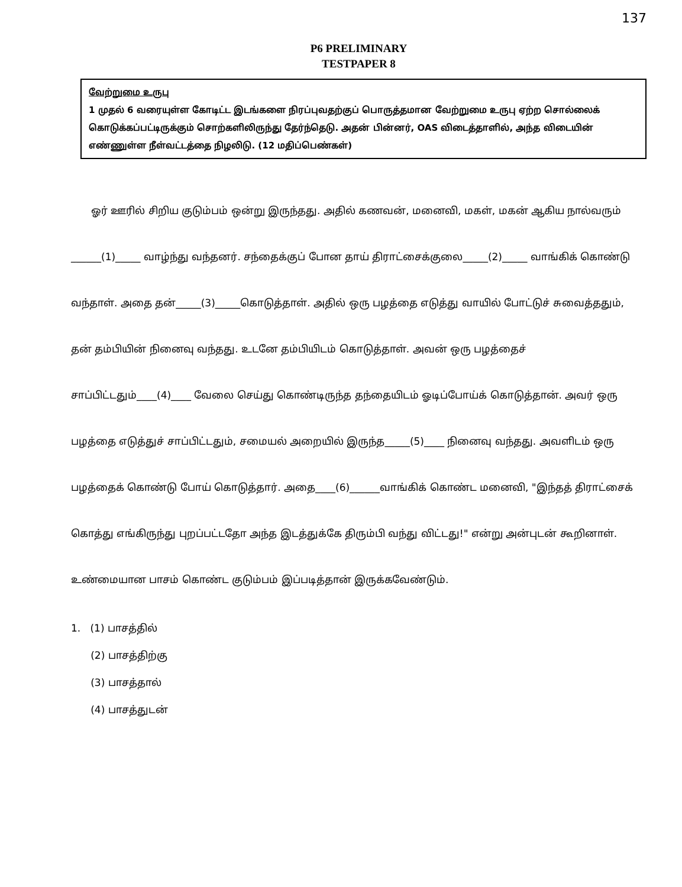137
P6 PRELIMINARY
TESTPAPER 8
வேற்றுமை உருபு
1 முதல் 6 வரையுள்ள கோடிட்ட இடங்களை நிரப்புவதற்குப் பொருத்தமான வேற்றுமை உருபு ஏற்ற சொல்லைக் கொடுக்கப்பட்டிருக்கும் சொற்களிலிருந்து தேர்ந்தெடு. அதன் பின்னர், OAS விடைத்தாளில், அந்த விடையின் எண்ணுள்ள நீள்வட்டத்தை நிழலிடு. (12 மதிப்பெண்கள்)
  ஓர் ஊரில் சிறிய குடும்பம் ஒன்று இருந்தது. அதில் கணவன், மனைவி, மகள், மகன் ஆகிய நால்வரும் ______(1)_____ வாழ்ந்து வந்தனர். சந்தைக்குப் போன தாய் திராட்சைக்குலை_____(2)_____ வாங்கிக் கொண்டு வந்தாள். அதை தன்_____(3)_____கொடுத்தாள். அதில் ஒரு பழத்தை எடுத்து வாயில் போட்டுச் சுவைத்ததும், தன் தம்பியின் நினைவு வந்தது. உடனே தம்பியிடம் கொடுத்தாள். அவன் ஒரு பழத்தைச் சாப்பிட்டதும்____(4)____ வேலை செய்து கொண்டிருந்த தந்தையிடம் ஓடிப்போய்க் கொடுத்தான். அவர் ஒரு பழத்தை எடுத்துச் சாப்பிட்டதும், சமையல் அறையில் இருந்த_____(5)____ நினைவு வந்தது. அவளிடம் ஒரு பழத்தைக் கொண்டு போய் கொடுத்தார். அதை____(6)______வாங்கிக் கொண்ட மனைவி, "இந்தத் திராட்சைக் கொத்து எங்கிருந்து புறப்பட்டதோ அந்த இடத்துக்கே திரும்பி வந்து விட்டது!" என்று அன்புடன் கூறினாள். உண்மையான பாசம் கொண்ட குடும்பம் இப்படித்தான் இருக்கவேண்டும்.
1. (1) பாசத்தில்
  (2) பாசத்திற்கு
  (3) பாசத்தால்
  (4) பாசத்துடன்